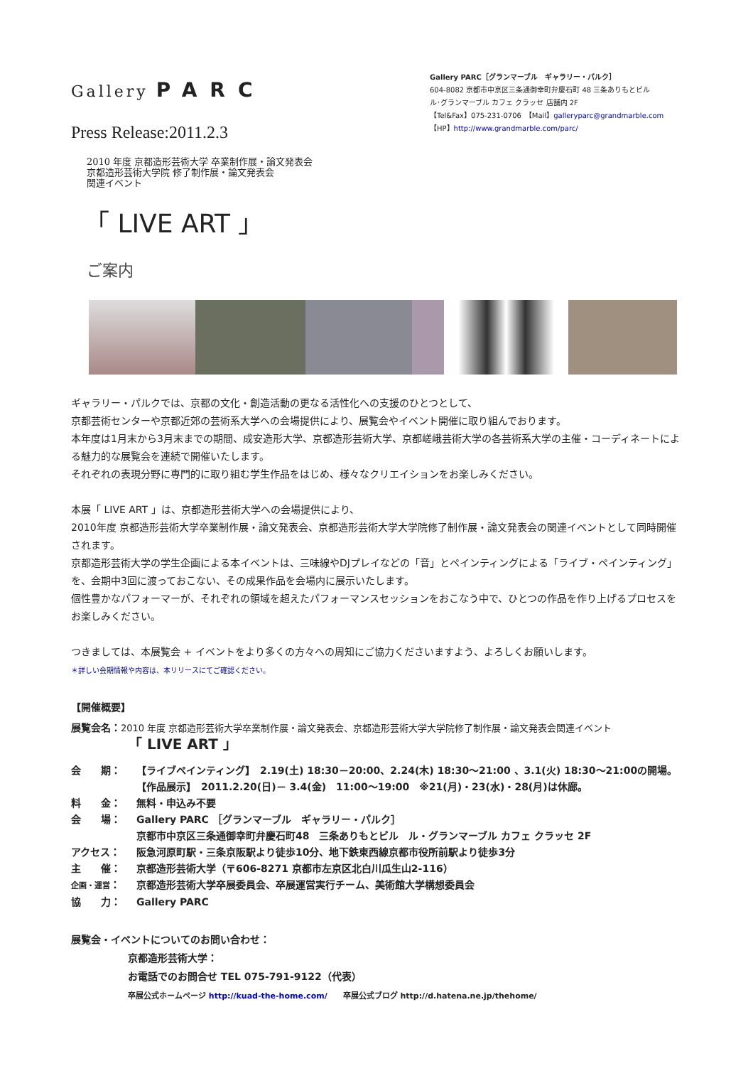Gallery PARC
Press Release:2011.2.3
Gallery PARC［グランマーブル　ギャラリー・パルク］
604-8082 京都市中京区三条通御幸町弁慶石町 48 三条ありもとビル
ル･グランマーブル カフェ クラッセ 店舗内 2F
【Tel&Fax】075-231-0706　【Mail】galleryparc@grandmarble.com
【HP】http://www.grandmarble.com/parc/
2010 年度 京都造形芸術大学 卒業制作展・論文発表会
京都造形芸術大学院 修了制作展・論文発表会
関連イベント
「 LIVE ART 」
ご案内
ギャラリー・パルクでは、京都の文化・創造活動の更なる活性化への支援のひとつとして、
京都芸術センターや京都近郊の芸術系大学への会場提供により、展覧会やイベント開催に取り組んでおります。
本年度は1月末から3月末までの期間、成安造形大学、京都造形芸術大学、京都嵯峨芸術大学の各芸術系大学の主催・コーディネートによる魅力的な展覧会を連続で開催いたします。
それぞれの表現分野に専門的に取り組む学生作品をはじめ、様々なクリエイションをお楽しみください。
本展「 LIVE ART 」は、京都造形芸術大学への会場提供により、
2010年度 京都造形芸術大学卒業制作展・論文発表会、京都造形芸術大学大学院修了制作展・論文発表会の関連イベントとして同時開催されます。
京都造形芸術大学の学生企画による本イベントは、三味線やDJプレイなどの「音」とペインティングによる「ライブ・ペインティング」を、会期中3回に渡っておこない、その成果作品を会場内に展示いたします。
個性豊かなパフォーマーが、それぞれの領域を超えたパフォーマンスセッションをおこなう中で、ひとつの作品を作り上げるプロセスをお楽しみください。
つきましては、本展覧会 + イベントをより多くの方々への周知にご協力くださいますよう、よろしくお願いします。
＊詳しい会期情報や内容は、本リリースにてご確認ください。
【開催概要】
展覧会名：2010 年度 京都造形芸術大学卒業制作展・論文発表会、京都造形芸術大学大学院修了制作展・論文発表会関連イベント
「 LIVE ART 」
会　　期： 【ライブペインティング】　2.19(土) 18:30－20:00、2.24(木) 18:30～21:00 、3.1(火) 18:30～21:00の開場。
【作品展示】　2011.2.20(日)－ 3.4(金)　11:00～19:00　※21(月)・23(水)・28(月)は休廊。
料　　金： 無料・申込み不要
会　　場： Gallery PARC ［グランマーブル　ギャラリー・パルク］
京都市中京区三条通御幸町弁慶石町48　三条ありもとビル　ル・グランマーブル カフェ クラッセ 2F
アクセス： 阪急河原町駅・三条京阪駅より徒歩10分、地下鉄東西線京都市役所前駅より徒歩3分
主　　催： 京都造形芸術大学（〒606-8271 京都市左京区北白川瓜生山2-116）
企画・運営： 京都造形芸術大学卒展委員会、卒展運営実行チーム、美術館大学構想委員会
協　　力： Gallery PARC
展覧会・イベントについてのお問い合わせ：
京都造形芸術大学：
お電話でのお問合せ TEL 075-791-9122（代表）
卒展公式ホームページ http://kuad-the-home.com/　　卒展公式ブログ http://d.hatena.ne.jp/thehome/